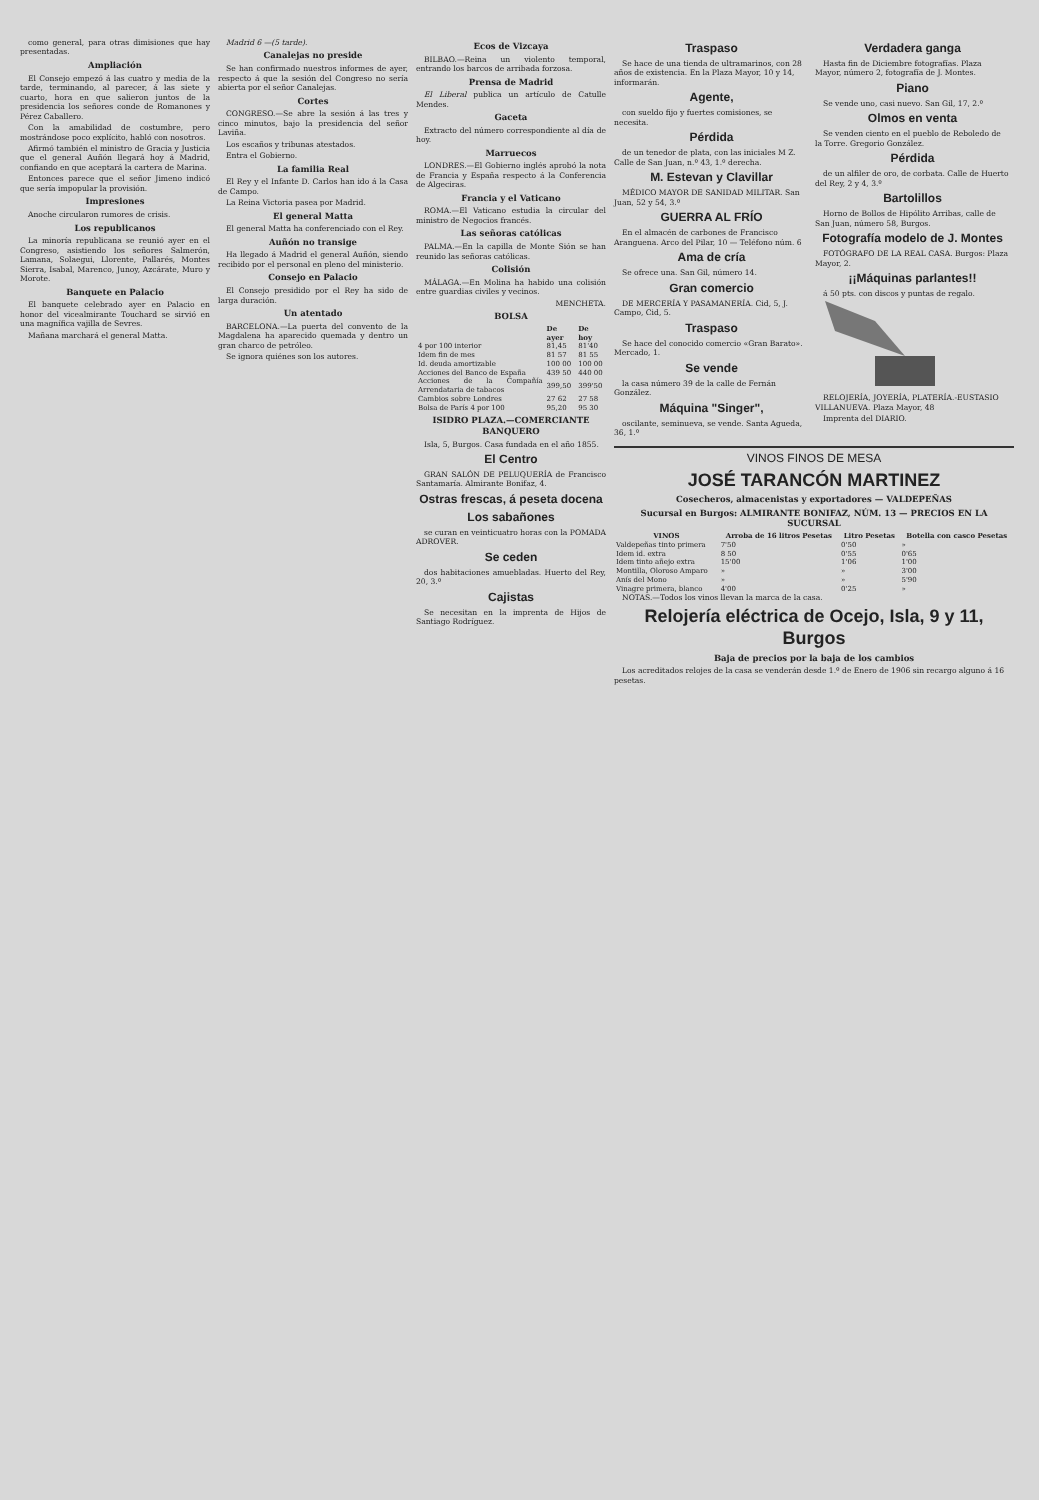como general, para otras dimisiones que hay presentadas.
Ampliación
El Consejo empezó á las cuatro y media de la tarde, terminando, al parecer, á las siete y cuarto, hora en que salieron juntos de la presidencia los señores conde de Romanones y Pérez Caballero.
Con la amabilidad de costumbre, pero mostrándose poco explícito, habló con nosotros.
Afirmó también el ministro de Gracia y Justicia que el general Auñón llegará hoy á Madrid, confiando en que aceptará la cartera de Marina.
Entonces parece que el señor Jimeno indicó que sería impopular la provisión.
Impresiones
Anoche circularon rumores de crisis.
Los republicanos
La minoría republicana se reunió ayer en el Congreso, asistiendo los señores Salmerón, Lamana, Solaegui, Llorente, Pallarés, Montes Sierra, Isabal, Marenco, Junoy, Azcárate, Muro y Morote.
Banquete en Palacio
El banquete celebrado ayer en Palacio en honor del vicealmirante Touchard se sirvió en una magnífica vajilla de Sevres.
Mañana marchará el general Matta.
Madrid 6 —(5 tarde).
Canalejas no preside
Se han confirmado nuestros informes de ayer, respecto á que la sesión del Congreso no sería abierta por el señor Canalejas.
Cortes
CONGRESO.—Se abre la sesión á las tres y cinco minutos, bajo la presidencia del señor Laviña.
Los escaños y tribunas atestados.
Entra el Gobierno.
La familia Real
El Rey y el Infante D. Carlos han ido á la Casa de Campo.
La Reina Victoria pasea por Madrid.
El general Matta
El general Matta ha conferenciado con el Rey.
Auñón no transige
Ha llegado á Madrid el general Auñón, siendo recibido por el personal en pleno del ministerio.
Consejo en Palacio
El Consejo presidido por el Rey ha sido de larga duración.
Un atentado
BARCELONA.—La puerta del convento de la Magdalena ha aparecido quemada y dentro un gran charco de petróleo.
Se ignora quiénes son los autores.
Ecos de Vizcaya
BILBAO.—Reina un violento temporal, entrando los barcos de arribada forzosa.
Prensa de Madrid
El Liberal publica un artículo de Catulle Mendes.
Gaceta
Extracto del número correspondiente al día de hoy.
Marruecos
LONDRES.—El Gobierno inglés aprobó la nota de Francia y España respecto á la Conferencia de Algeciras.
Francia y el Vaticano
ROMA.—El Vaticano estudia la circular del ministro de Negocios francés.
Las señoras católicas
PALMA.—En la capilla de Monte Sión se han reunido las señoras católicas.
Colisión
MÁLAGA.—En Molina ha habido una colisión entre guardias civiles y vecinos.
MENCHETA.
BOLSA
| | De ayer | De hoy |
| --- | --- | --- |
| 4 por 100 interior | 81,45 | 81'40 |
| Idem fin de mes | 81 57 | 81 55 |
| Id. deuda amortizable | 100 00 | 100 00 |
| Acciones del Banco de España | 439 50 | 440 00 |
| Acciones de la Compañía Arrendataria de tabacos | 399,50 | 399'50 |
| Cambios sobre Londres | 27 62 | 27 58 |
| Bolsa de París 4 por 100 | 95,20 | 95 30 |
ISIDRO PLAZA.—COMERCIANTE BANQUERO
Isla, 5, Burgos. Casa fundada en el año 1855.
El Centro
GRAN SALÓN DE PELUQUERÍA de Francisco Santamaría. Almirante Bonifaz, 4.
Ostras frescas, á peseta docena
Los sabañones
se curan en veinticuatro horas con la POMADA ADROVER.
Se ceden
dos habitaciones amuebladas. Huerto del Rey, 20, 3.º
Cajistas
Se necesitan en la imprenta de Hijos de Santiago Rodríguez.
Traspaso
Se hace de una tienda de ultramarinos, con 28 años de existencia. En la Plaza Mayor, 10 y 14, informarán.
Agente,
con sueldo fijo y fuertes comisiones, se necesita.
Pérdida
de un tenedor de plata, con las iniciales M Z. Calle de San Juan, n.º 43, 1.º derecha.
M. Estevan y Clavillar
MÉDICO MAYOR DE SANIDAD MILITAR. San Juan, 52 y 54, 3.º
GUERRA AL FRÍO
En el almacén de carbones de Francisco Aranguena. Arco del Pilar, 10 — Teléfono núm. 6
Ama de cría
Se ofrece una. San Gil, número 14.
Gran comercio
DE MERCERÍA Y PASAMANERÍA. Cid, 5, J. Campo, Cid, 5.
Traspaso
Se hace del conocido comercio «Gran Barato». Mercado, 1.
Se vende
la casa número 39 de la calle de Fernán González.
Máquina "Singer",
oscilante, seminueva, se vende. Santa Agueda, 36, 1.º
Verdadera ganga
Hasta fin de Diciembre fotografías. Plaza Mayor, número 2, fotografía de J. Montes.
Piano
Se vende uno, casi nuevo. San Gil, 17, 2.º
Olmos en venta
Se venden ciento en el pueblo de Reboledo de la Torre. Gregorio González.
Pérdida
de un alfiler de oro, de corbata. Calle de Huerto del Rey, 2 y 4, 3.º
Bartolillos
Horno de Bollos de Hipólito Arribas, calle de San Juan, número 58, Burgos.
Fotografía modelo de J. Montes
FOTÓGRAFO DE LA REAL CASA. Burgos: Plaza Mayor, 2.
¡¡Máquinas parlantes!!
á 50 pts. con discos y puntas de regalo.
RELOJERÍA, JOYERÍA, PLATERÍA.-EUSTASIO VILLANUEVA. Plaza Mayor, 48
Imprenta del DIARIO.
VINOS FINOS DE MESA
JOSÉ TARANCÓN MARTINEZ
Cosecheros, almacenistas y exportadores — VALDEPEÑAS
Sucursal en Burgos: ALMIRANTE BONIFAZ, NÚM. 13 — PRECIOS EN LA SUCURSAL
| VINOS | Arroba de 16 litros Pesetas | Litro Pesetas | Botella con casco Pesetas |
| --- | --- | --- | --- |
| Valdepeñas tinto primera | 7'50 | 0'50 | » |
| Idem id. extra | 8 50 | 0'55 | 0'65 |
| Idem tinto añejo extra | 15'00 | 1'06 | 1'00 |
| Montilla, Oloroso Amparo | » | » | 3'00 |
| Anís del Mono | » | » | 5'90 |
| Vinagre primera, blanco | 4'00 | 0'25 | » |
NOTAS.—Todos los vinos llevan la marca de la casa.
Relojería eléctrica de Ocejo, Isla, 9 y 11, Burgos
Baja de precios por la baja de los cambios
Los acreditados relojes de la casa se venderán desde 1.º de Enero de 1906 sin recargo alguno á 16 pesetas.